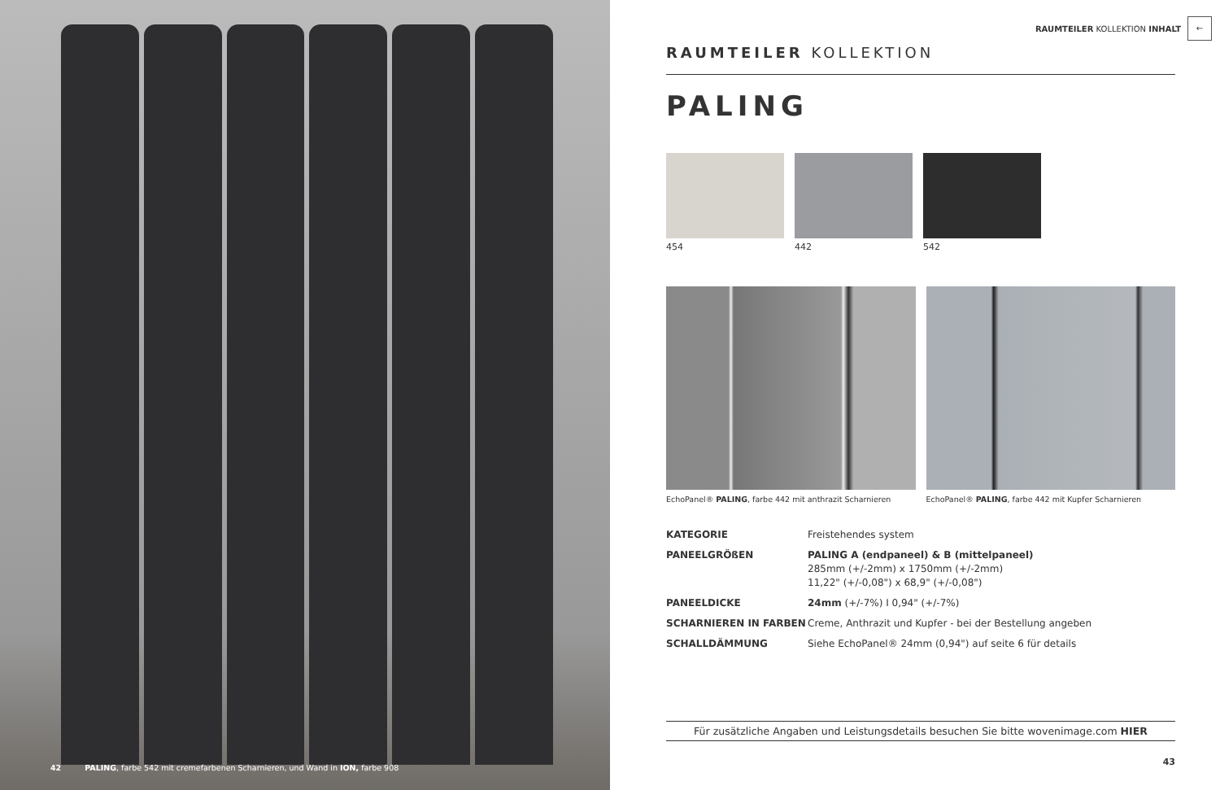42 PALING, farbe 542 mit cremefarbenen Scharnieren, und Wand in ION, farbe 908
RAUMTEILER KOLLEKTION INHALT ←
RAUMTEILER KOLLEKTION
PALING
454 442 542
EchoPanel® PALING, farbe 442 mit anthrazit Scharnieren
EchoPanel® PALING, farbe 442 mit Kupfer Scharnieren
| KATEGORIE | Freistehendes system |
| PANEELGRÖßEN | PALING A (endpaneel) & B (mittelpaneel) 285mm (+/-2mm) x 1750mm (+/-2mm) 11,22" (+/-0,08") x 68,9" (+/-0,08") |
| PANEELDICKE | 24mm (+/-7%) I 0,94" (+/-7%) |
| SCHARNIEREN IN FARBEN | Creme, Anthrazit und Kupfer - bei der Bestellung angeben |
| SCHALLDÄMMUNG | Siehe EchoPanel® 24mm (0,94") auf seite 6 für details |
Für zusätzliche Angaben und Leistungsdetails besuchen Sie bitte wovenimage.com HIER
43